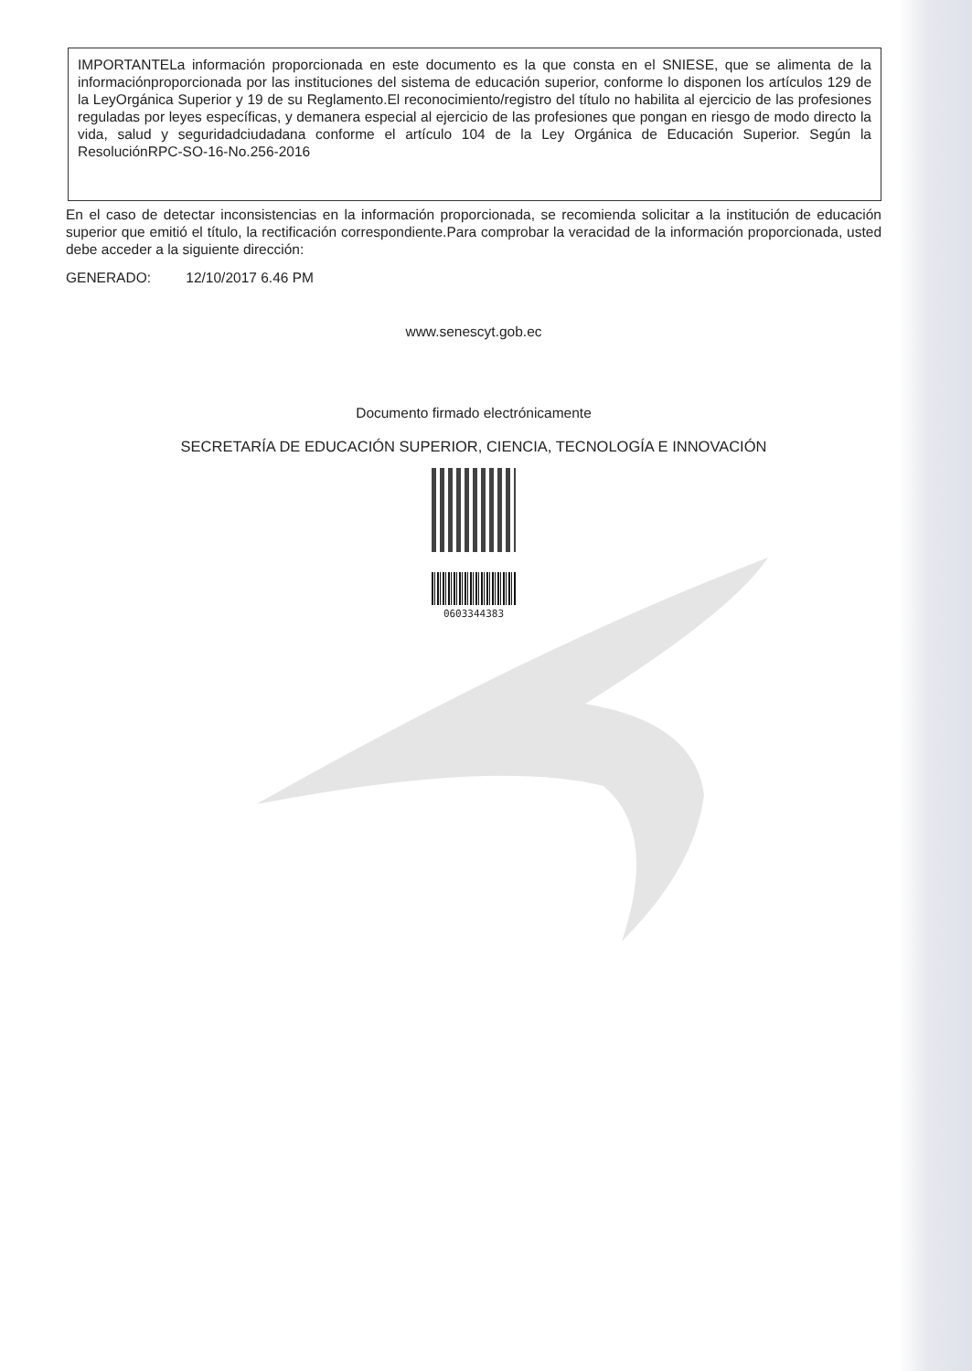IMPORTANTELa información proporcionada en este documento es la que consta en el SNIESE, que se alimenta de la informaciónproporcionada por las instituciones del sistema de educación superior, conforme lo disponen los artículos 129 de la LeyOrgánica Superior y 19 de su Reglamento.El reconocimiento/registro del título no habilita al ejercicio de las profesiones reguladas por leyes específicas, y demanera especial al ejercicio de las profesiones que pongan en riesgo de modo directo la vida, salud y seguridadciudadana conforme el artículo 104 de la Ley Orgánica de Educación Superior. Según la ResoluciónRPC-SO-16-No.256-2016
En el caso de detectar inconsistencias en la información proporcionada, se recomienda solicitar a la institución de educación superior que emitió el título, la rectificación correspondiente.Para comprobar la veracidad de la información proporcionada, usted debe acceder a la siguiente dirección:
GENERADO: 12/10/2017 6.46 PM
www.senescyt.gob.ec
Documento firmado electrónicamente
SECRETARÍA DE EDUCACIÓN SUPERIOR, CIENCIA, TECNOLOGÍA E INNOVACIÓN
0603344383